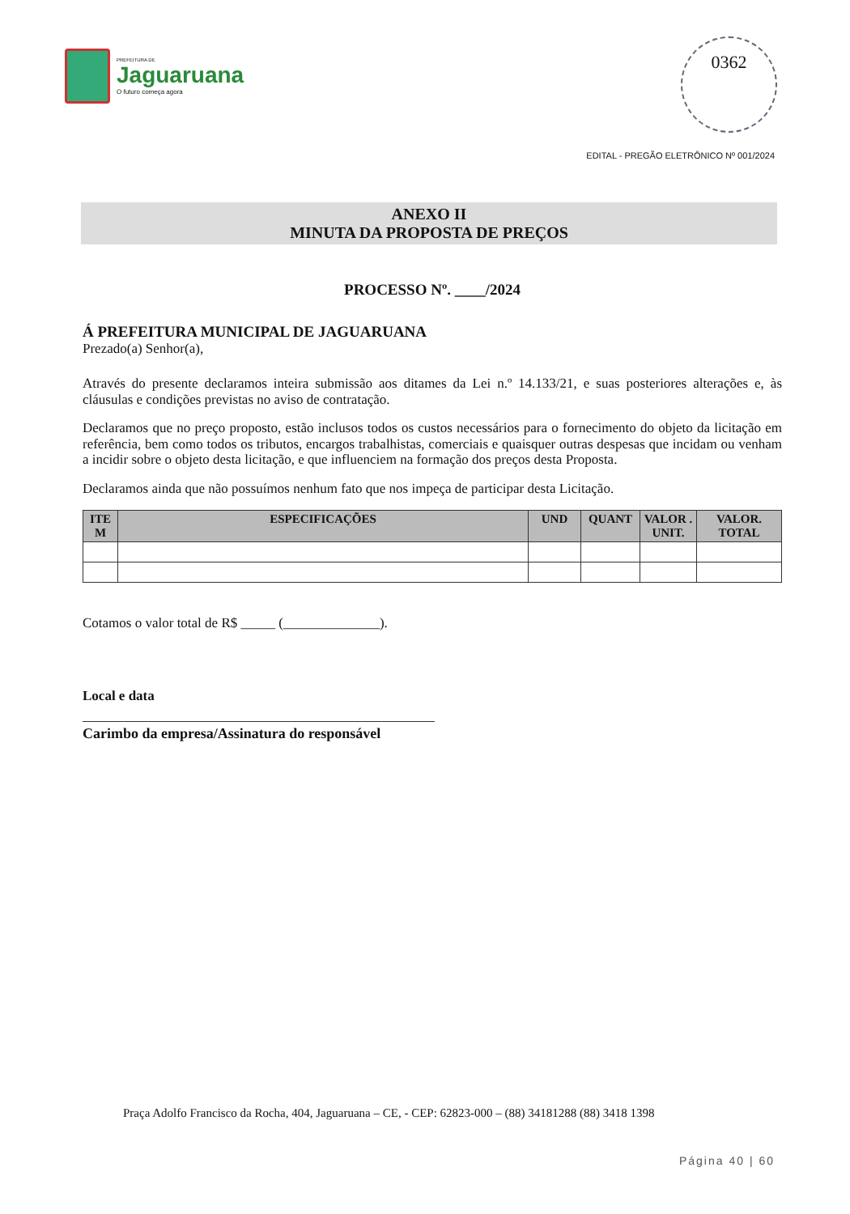PREFEITURA DE
Jaguaruana
O futuro começa agora
0362
EDITAL - PREGÃO ELETRÔNICO Nº 001/2024
ANEXO II
MINUTA DA PROPOSTA DE PREÇOS
PROCESSO Nº. ____/2024
Á PREFEITURA MUNICIPAL DE JAGUARUANA
Prezado(a) Senhor(a),
Através do presente declaramos inteira submissão aos ditames da Lei n.º 14.133/21, e suas posteriores alterações e, às cláusulas e condições previstas no aviso de contratação.
Declaramos que no preço proposto, estão inclusos todos os custos necessários para o fornecimento do objeto da licitação em referência, bem como todos os tributos, encargos trabalhistas, comerciais e quaisquer outras despesas que incidam ou venham a incidir sobre o objeto desta licitação, e que influenciem na formação dos preços desta Proposta.
Declaramos ainda que não possuímos nenhum fato que nos impeça de participar desta Licitação.
| ITE M | ESPECIFICAÇÕES | UND | QUANT | VALOR . UNIT. | VALOR. TOTAL |
| --- | --- | --- | --- | --- | --- |
Cotamos o valor total de R$ _____ (______________).
Local e data
Carimbo da empresa/Assinatura do responsável
Praça Adolfo Francisco da Rocha, 404, Jaguaruana – CE, - CEP: 62823-000 – (88) 34181288 (88) 3418 1398
Página 40 | 60